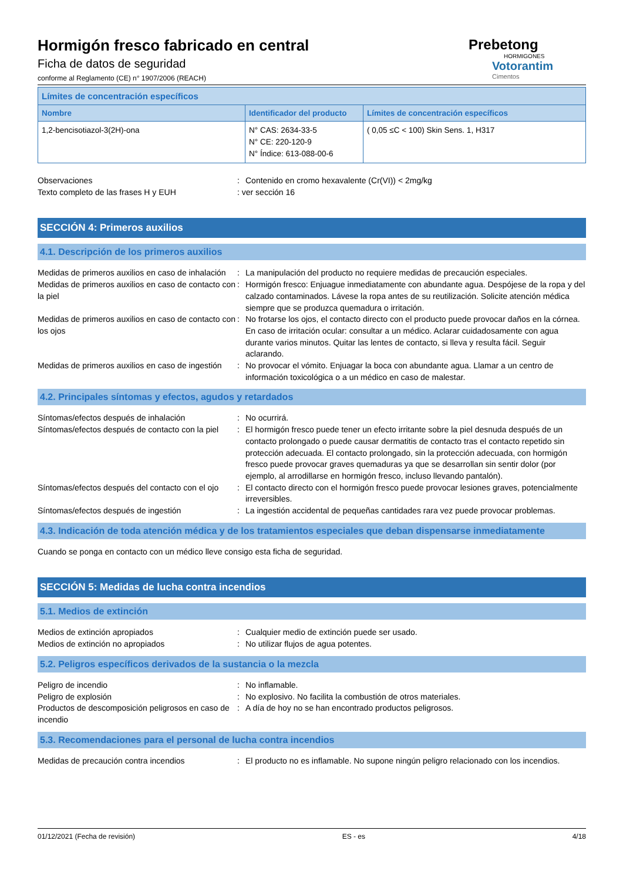Hormigón fresco fabricado en central
Ficha de datos de seguridad
conforme al Reglamento (CE) n° 1907/2006 (REACH)
Prebetong
HORMIGONES
Votorantim
Cimentos
| Límites de concentración específicos | | |
| --- | --- | --- |
| Nombre | Identificador del producto | Límites de concentración específicos |
| 1,2-bencisotiazol-3(2H)-ona | N° CAS: 2634-33-5 N° CE: 220-120-9 N° Índice: 613-088-00-6 | ( 0,05 ≤C < 100) Skin Sens. 1, H317 |
Observaciones : Contenido en cromo hexavalente (Cr(VI)) < 2mg/kg
Texto completo de las frases H y EUH : ver sección 16
SECCIÓN 4: Primeros auxilios
4.1. Descripción de los primeros auxilios
Medidas de primeros auxilios en caso de inhalación
: La manipulación del producto no requiere medidas de precaución especiales.
Medidas de primeros auxilios en caso de contacto con la piel
: Hormigón fresco: Enjuague inmediatamente con abundante agua. Despójese de la ropa y del calzado contaminados. Lávese la ropa antes de su reutilización. Solicite atención médica siempre que se produzca quemadura o irritación.
Medidas de primeros auxilios en caso de contacto con los ojos
: No frotarse los ojos, el contacto directo con el producto puede provocar daños en la córnea. En caso de irritación ocular: consultar a un médico. Aclarar cuidadosamente con agua durante varios minutos. Quitar las lentes de contacto, si lleva y resulta fácil. Seguir aclarando.
Medidas de primeros auxilios en caso de ingestión
: No provocar el vómito. Enjuagar la boca con abundante agua. Llamar a un centro de información toxicológica o a un médico en caso de malestar.
4.2. Principales síntomas y efectos, agudos y retardados
Síntomas/efectos después de inhalación : No ocurrirá.
Síntomas/efectos después de contacto con la piel
: El hormigón fresco puede tener un efecto irritante sobre la piel desnuda después de un contacto prolongado o puede causar dermatitis de contacto tras el contacto repetido sin protección adecuada. El contacto prolongado, sin la protección adecuada, con hormigón fresco puede provocar graves quemaduras ya que se desarrollan sin sentir dolor (por ejemplo, al arrodillarse en hormigón fresco, incluso llevando pantalón).
Síntomas/efectos después del contacto con el ojo
: El contacto directo con el hormigón fresco puede provocar lesiones graves, potencialmente irreversibles.
Síntomas/efectos después de ingestión : La ingestión accidental de pequeñas cantidades rara vez puede provocar problemas.
4.3. Indicación de toda atención médica y de los tratamientos especiales que deban dispensarse inmediatamente
Cuando se ponga en contacto con un médico lleve consigo esta ficha de seguridad.
SECCIÓN 5: Medidas de lucha contra incendios
5.1. Medios de extinción
Medios de extinción apropiados : Cualquier medio de extinción puede ser usado.
Medios de extinción no apropiados : No utilizar flujos de agua potentes.
5.2. Peligros específicos derivados de la sustancia o la mezcla
Peligro de incendio : No inflamable.
Peligro de explosión : No explosivo. No facilita la combustión de otros materiales.
Productos de descomposición peligrosos en caso de incendio
: A día de hoy no se han encontrado productos peligrosos.
5.3. Recomendaciones para el personal de lucha contra incendios
Medidas de precaución contra incendios : El producto no es inflamable. No supone ningún peligro relacionado con los incendios.
01/12/2021 (Fecha de revisión) ES - es 4/18